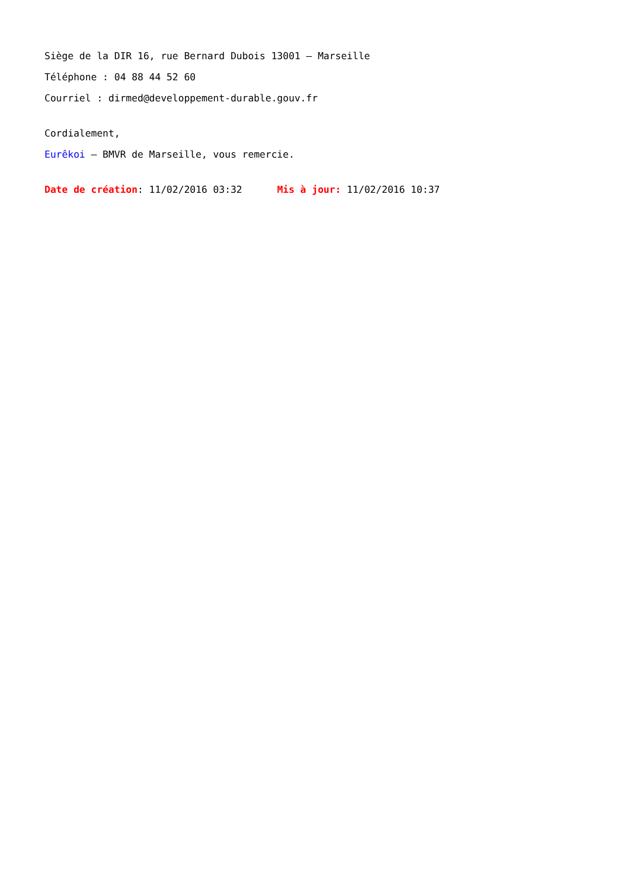Siège de la DIR 16, rue Bernard Dubois 13001 – Marseille
Téléphone : 04 88 44 52 60
Courriel : dirmed@developpement-durable.gouv.fr
Cordialement,
Eurêkoi – BMVR de Marseille, vous remercie.
Date de création: 11/02/2016 03:32 Mis à jour: 11/02/2016 10:37